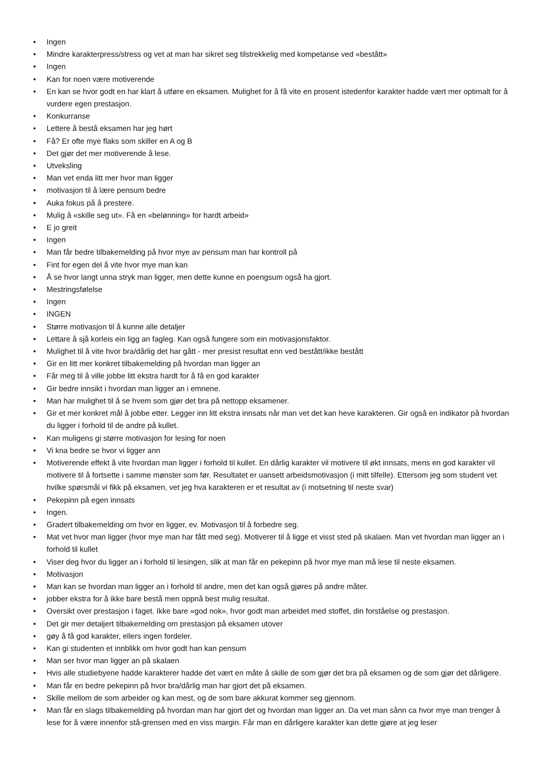• Ingen
• Mindre karakterpress/stress og vet at man har sikret seg tilstrekkelig med kompetanse ved «bestått»
• Ingen
• Kan for noen være motiverende
• En kan se hvor godt en har klart å utføre en eksamen. Mulighet for å få vite en prosent istedenfor karakter hadde vært mer optimalt for å vurdere egen prestasjon.
• Konkurranse
• Lettere å bestå eksamen har jeg hørt
• Få? Er ofte mye flaks som skiller en A og B
• Det gjør det mer motiverende å lese.
• Utveksling
• Man vet enda litt mer hvor man ligger
• motivasjon til å lære pensum bedre
• Auka fokus på å prestere.
• Mulig å «skille seg ut». Få en «belønning» for hardt arbeid»
• E jo greit
• Ingen
• Man får bedre tilbakemelding på hvor mye av pensum man har kontroll på
• Fint for egen del å vite hvor mye man kan
• Å se hvor langt unna stryk man ligger, men dette kunne en poengsum også ha gjort.
• Mestringsfølelse
• Ingen
• INGEN
• Større motivasjon til å kunne alle detaljer
• Lettare å sjå korleis ein ligg an fagleg. Kan også fungere som ein motivasjonsfaktor.
• Mulighet til å vite hvor bra/dårlig det har gått - mer presist resultat enn ved bestått/ikke bestått
• Gir en litt mer konkret tilbakemelding på hvordan man ligger an
• Får meg til å ville jobbe litt ekstra hardt for å få en god karakter
• Gir bedre innsikt i hvordan man ligger an i emnene.
• Man har mulighet til å se hvem som gjør det bra på nettopp eksamener.
• Gir et mer konkret mål å jobbe etter. Legger inn litt ekstra innsats når man vet det kan heve karakteren. Gir også en indikator på hvordan du ligger i forhold til de andre på kullet.
• Kan muligens gi større motivasjon for lesing for noen
• Vi kna bedre se hvor vi ligger ann
• Motiverende effekt å vite hvordan man ligger i forhold til kullet. En dårlig karakter vil motivere til økt innsats, mens en god karakter vil motivere til å fortsette i samme mønster som før. Resultatet er uansett arbeidsmotivasjon (i mitt tilfelle). Ettersom jeg som student vet hvilke spørsmål vi fikk på eksamen, vet jeg hva karakteren er et resultat av (i motsetning til neste svar)
• Pekepinn på egen innsats
• Ingen.
• Gradert tilbakemelding om hvor en ligger, ev. Motivasjon til å forbedre seg.
• Mat vet hvor man ligger (hvor mye man har fått med seg). Motiverer til å ligge et visst sted på skalaen. Man vet hvordan man ligger an i forhold til kullet
• Viser deg hvor du ligger an i forhold til lesingen, slik at man får en pekepinn på hvor mye man må lese til neste eksamen.
• Motivasjon
• Man kan se hvordan man ligger an i forhold til andre, men det kan også gjøres på andre måter.
• jobber ekstra for å ikke bare bestå men oppnå best mulig resultat.
• Oversikt over prestasjon i faget. Ikke bare «god nok», hvor godt man arbeidet med stoffet, din forståelse og prestasjon.
• Det gir mer detaljert tilbakemelding om prestasjon på eksamen utover
• gøy å få god karakter, ellers ingen fordeler.
• Kan gi studenten et innblikk om hvor godt han kan pensum
• Man ser hvor man ligger an på skalaen
• Hvis alle studiebyene hadde karakterer hadde det vært en måte å skille de som gjør det bra på eksamen og de som gjør det dårligere.
• Man får en bedre pekepinn på hvor bra/dårlig man har gjort det på eksamen.
• Skille mellom de som arbeider og kan mest, og de som bare akkurat kommer seg gjennom.
• Man får en slags tilbakemelding på hvordan man har gjort det og hvordan man ligger an. Da vet man sånn ca hvor mye man trenger å lese for å være innenfor stå-grensen med en viss margin. Får man en dårligere karakter kan dette gjøre at jeg leser